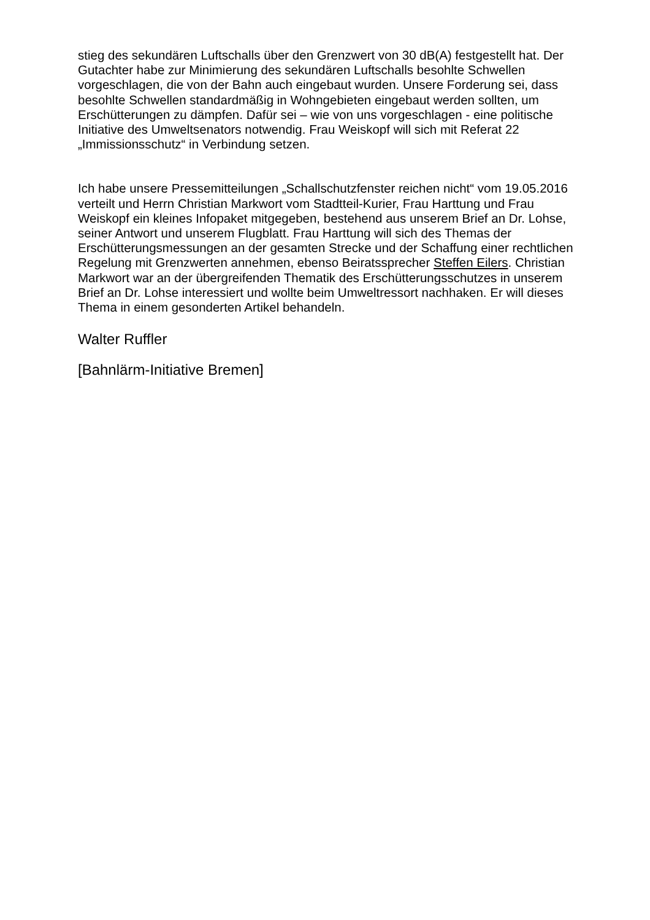stieg des sekundären Luftschalls über den Grenzwert von 30 dB(A) festgestellt hat. Der Gutachter habe zur Minimierung des sekundären Luftschalls besohlte Schwellen vorgeschlagen, die von der Bahn auch eingebaut wurden. Unsere Forderung sei, dass besohlte Schwellen standardmäßig in Wohngebieten eingebaut werden sollten, um Erschütterungen zu dämpfen. Dafür sei – wie von uns vorgeschlagen - eine politische Initiative des Umweltsenators notwendig. Frau Weiskopf will sich mit Referat 22 „Immissionsschutz“ in Verbindung setzen.
Ich habe unsere Pressemitteilungen „Schallschutzfenster reichen nicht“ vom 19.05.2016 verteilt und Herrn Christian Markwort vom Stadtteil-Kurier, Frau Harttung und Frau Weiskopf ein kleines Infopaket mitgegeben, bestehend aus unserem Brief an Dr. Lohse, seiner Antwort und unserem Flugblatt. Frau Harttung will sich des Themas der Erschütterungsmessungen an der gesamten Strecke und der Schaffung einer rechtlichen Regelung mit Grenzwerten annehmen, ebenso Beiratssprecher Steffen Eilers. Christian Markwort war an der übergreifenden Thematik des Erschütterungsschutzes in unserem Brief an Dr. Lohse interessiert und wollte beim Umweltressort nachhaken. Er will dieses Thema in einem gesonderten Artikel behandeln.
Walter Ruffler
[Bahnlärm-Initiative Bremen]